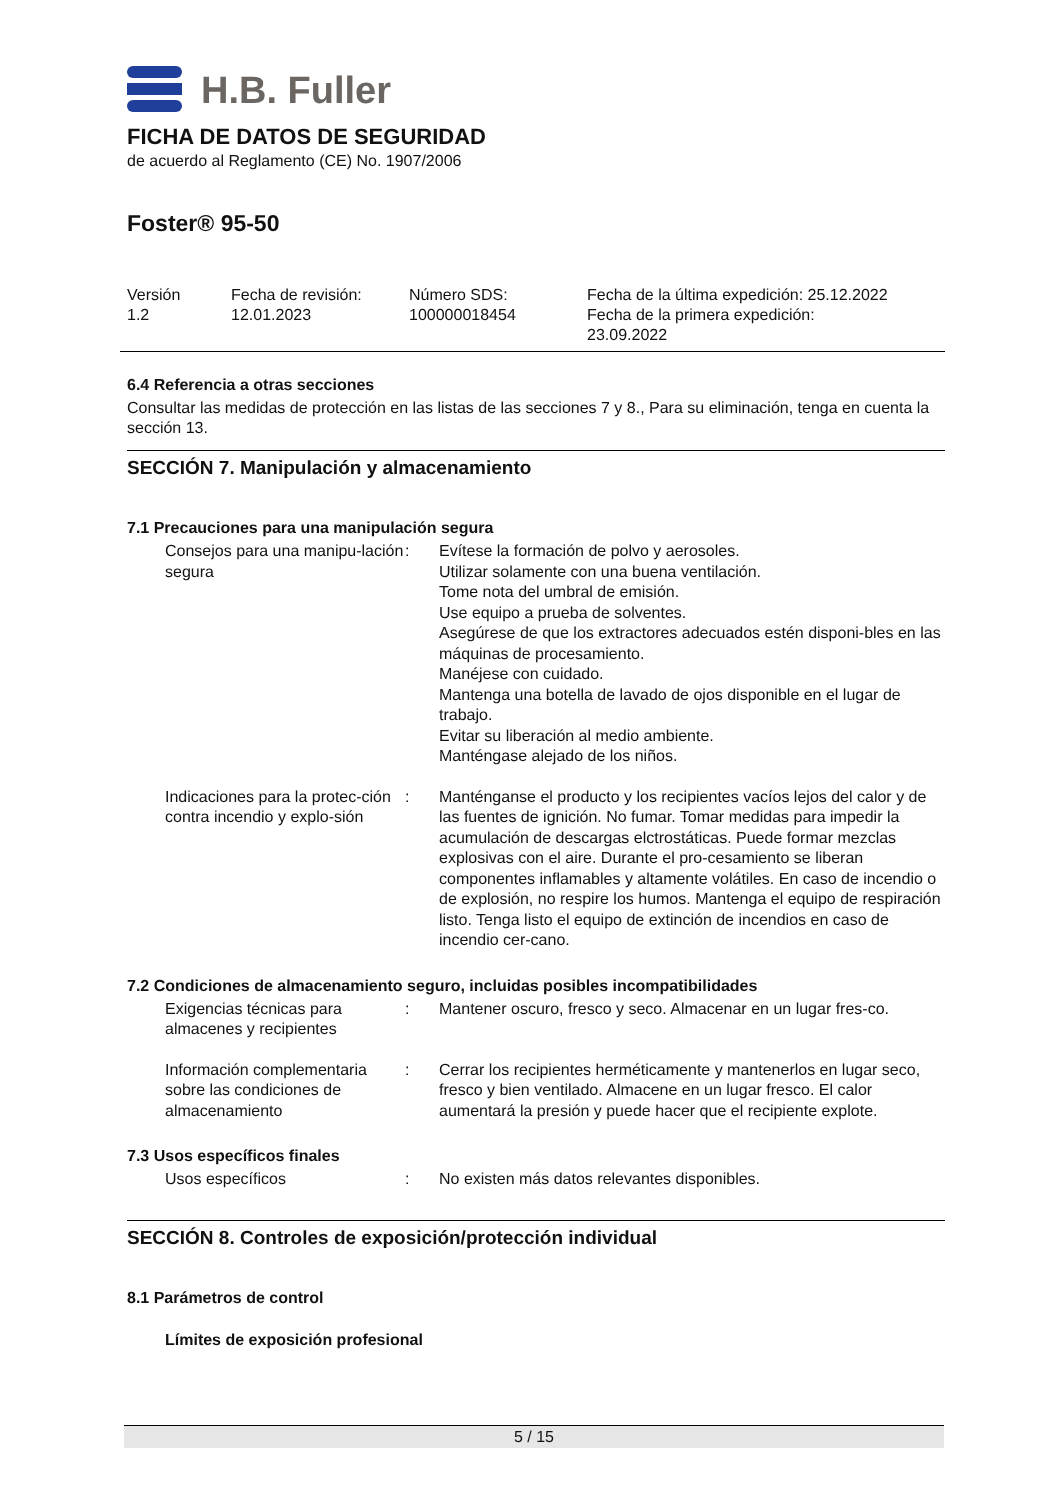H.B. Fuller
FICHA DE DATOS DE SEGURIDAD
de acuerdo al Reglamento (CE) No. 1907/2006
Foster® 95-50
Versión
1.2
Fecha de revisión:
12.01.2023
Número SDS:
100000018454
Fecha de la última expedición: 25.12.2022
Fecha de la primera expedición:
23.09.2022
6.4 Referencia a otras secciones
Consultar las medidas de protección en las listas de las secciones 7 y 8., Para su eliminación, tenga en cuenta la sección 13.
SECCIÓN 7. Manipulación y almacenamiento
7.1 Precauciones para una manipulación segura
Consejos para una manipu-lación segura
: Evítese la formación de polvo y aerosoles.
Utilizar solamente con una buena ventilación.
Tome nota del umbral de emisión.
Use equipo a prueba de solventes.
Asegúrese de que los extractores adecuados estén disponi-bles en las máquinas de procesamiento.
Manéjese con cuidado.
Mantenga una botella de lavado de ojos disponible en el lugar de trabajo.
Evitar su liberación al medio ambiente.
Manténgase alejado de los niños.
Indicaciones para la protec-ción contra incendio y explo-sión
: Manténganse el producto y los recipientes vacíos lejos del calor y de las fuentes de ignición. No fumar. Tomar medidas para impedir la acumulación de descargas elctrostáticas. Puede formar mezclas explosivas con el aire. Durante el pro-cesamiento se liberan componentes inflamables y altamente volátiles. En caso de incendio o de explosión, no respire los humos. Mantenga el equipo de respiración listo. Tenga listo el equipo de extinción de incendios en caso de incendio cer-cano.
7.2 Condiciones de almacenamiento seguro, incluidas posibles incompatibilidades
Exigencias técnicas para almacenes y recipientes
: Mantener oscuro, fresco y seco. Almacenar en un lugar fres-co.
Información complementaria sobre las condiciones de almacenamiento
: Cerrar los recipientes herméticamente y mantenerlos en lugar seco, fresco y bien ventilado. Almacene en un lugar fresco. El calor aumentará la presión y puede hacer que el recipiente explote.
7.3 Usos específicos finales
Usos específicos : No existen más datos relevantes disponibles.
SECCIÓN 8. Controles de exposición/protección individual
8.1 Parámetros de control
Límites de exposición profesional
5 / 15